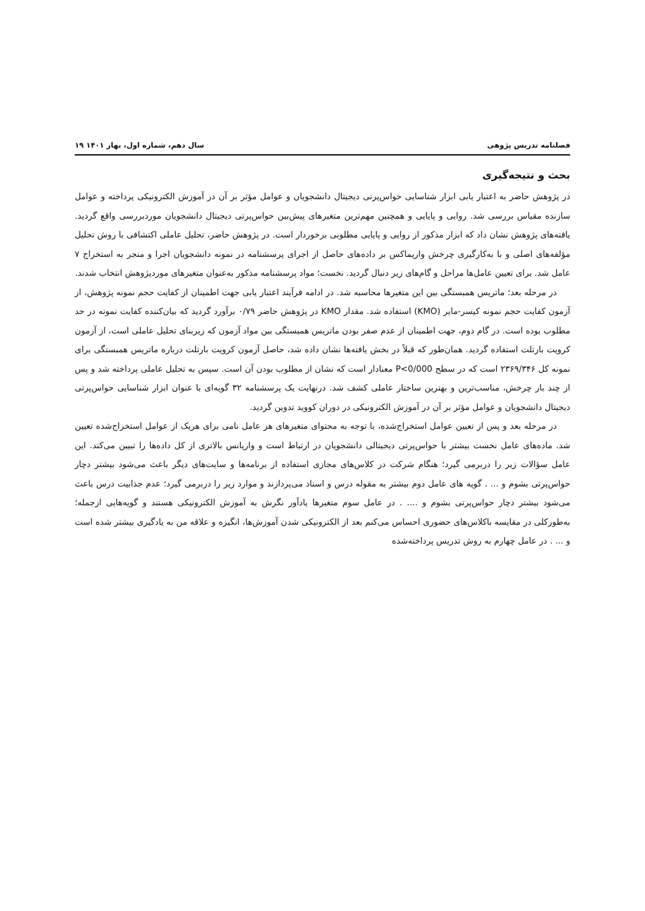فصلنامه تدریس پژوهی سال دهم، شماره اول، بهار ۱۴۰۱ ۱۹
بحث و نتیجه‌گیری
در پژوهش حاضر به اعتبار یابی ابزار شناسایی حواس‌پرتی دیجیتال دانشجویان و عوامل مؤثر بر آن در آموزش الکترونیکی پرداخته و عوامل سازنده مقیاس بررسی شد. روایی و پایایی و همچنین مهم‌ترین متغیرهای پیش‌بین حواس‌پرتی دیجیتال دانشجویان موردبررسی واقع گردید. یافته‌های پژوهش نشان داد که ابزار مذکور از روایی و پایایی مطلوبی برخوردار است. در پژوهش حاضر، تحلیل عاملی اکتشافی با روش تحلیل مؤلفه‌های اصلی و با به‌کارگیری چرخش واریماکس بر داده‌های حاصل از اجرای پرسشنامه در نمونه دانشجویان اجرا و منجر به استخراج ۷ عامل شد. برای تعیین عامل‌ها مراحل و گام‌های زیر دنبال گردید. نخست؛ مواد پرسشنامه مذکور به‌عنوان متغیرهای موردپژوهش انتخاب شدند.
در مرحله بعد؛ ماتریس همبستگی بین این متغیرها محاسبه شد. در ادامه فرآیند اعتبار یابی جهت اطمینان از کفایت حجم نمونه پژوهش، از آزمون کفایت حجم نمونه کیسر-مایر (KMO) استفاده شد. مقدار KMO در پژوهش حاضر ۰/۷۹ برآورد گردید که بیان‌کننده کفایت نمونه در حد مطلوب بوده است. در گام دوم، جهت اطمینان از عدم صفر بودن ماتریس همبستگی بین مواد آزمون که زیربنای تحلیل عاملی است، از آزمون کرویت بارتلت استفاده گردید. همان‌طور که قبلاً در بخش یافته‌ها نشان داده شد، حاصل آزمون کرویت بارتلت درباره ماتریس همبستگی برای نمونه کل ۲۳۶۹/۳۴۶ است که در سطح P<0/000 معنادار است که نشان از مطلوب بودن آن است. سپس به تحلیل عاملی پرداخته شد و پس از چند بار چرخش، مناسب‌ترین و بهترین ساختار عاملی کشف شد. درنهایت یک پرسشنامه ۳۲ گویه‌ای با عنوان ابزار شناسایی حواس‌پرتی دیجیتال دانشجویان و عوامل مؤثر بر آن در آموزش الکترونیکی در دوران کووید تدوین گردید.
در مرحله بعد و پس از تعیین عوامل استخراج‌شده، با توجه به محتوای متغیرهای هر عامل نامی برای هریک از عوامل استخراج‌شده تعیین شد. ماده‌های عامل نخست بیشتر با حواس‌پرتی دیجیتالی دانشجویان در ارتباط است و واریانس بالاتری از کل داده‌ها را تبیین می‌کند. این عامل سؤالات زیر را دربرمی گیرد؛ هنگام شرکت در کلاس‌های مجازی استفاده از برنامه‌ها و سایت‌های دیگر باعث می‌شود بیشتر دچار حواس‌پرتی بشوم و ... . گویه های عامل دوم بیشتر به مقوله درس و استاد می‌پردازند و موارد زیر را دربرمی گیرد؛ عدم جذابیت درس باعث می‌شود بیشتر دچار حواس‌پرتی بشوم و .... . در عامل سوم متغیرها یادآور نگرش به آموزش الکترونیکی هستند و گویه‌هایی ازجمله؛ به‌طورکلی در مقایسه باکلاس‌های حضوری احساس می‌کنم بعد از الکترونیکی شدن آموزش‌ها، انگیزه و علاقه من به یادگیری بیشتر شده است و ... . در عامل چهارم به روش تدریس پرداخته‌شده